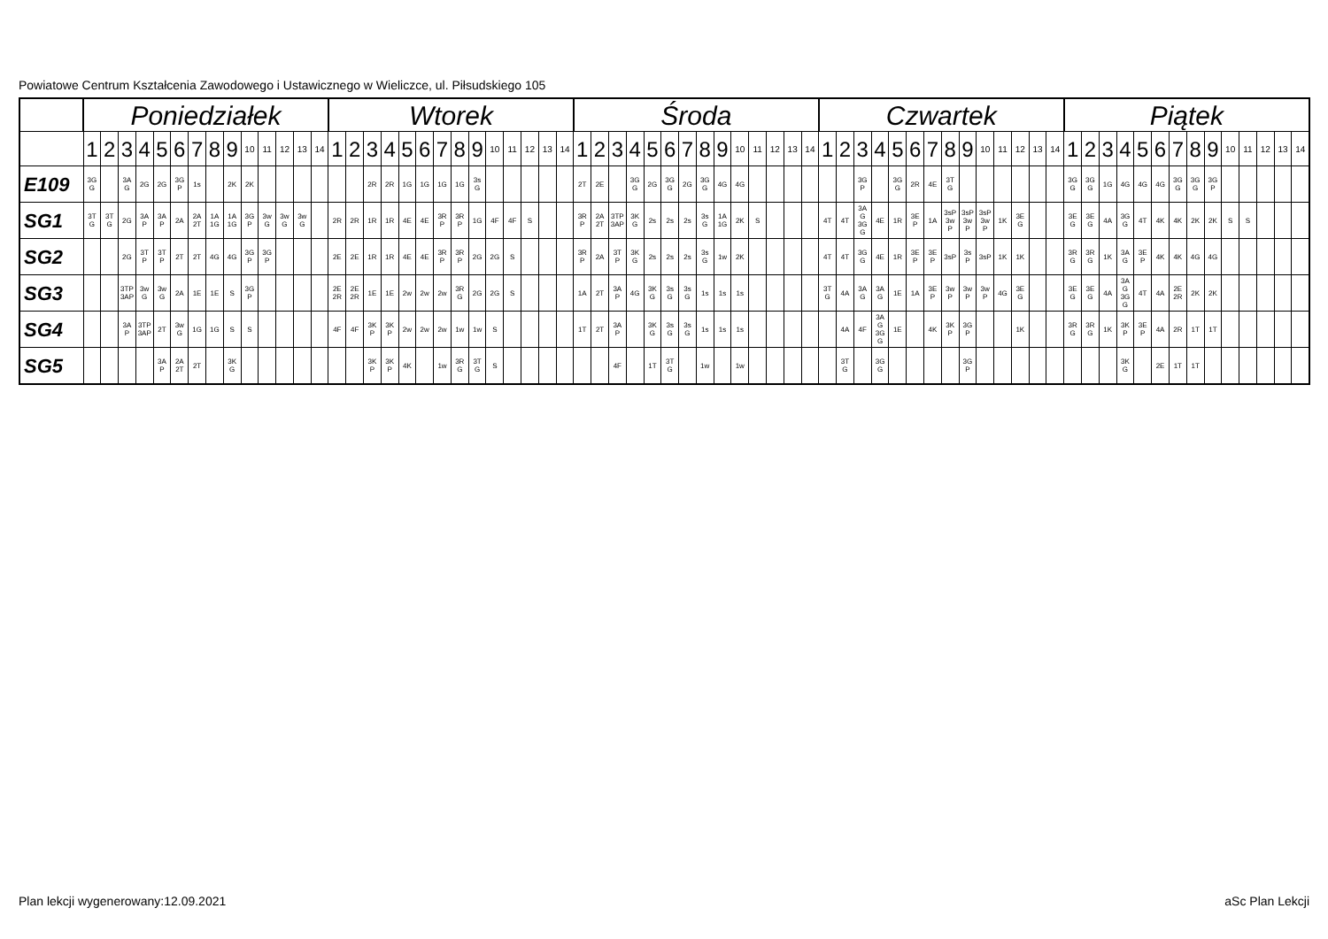Powiatowe Centrum Kształcenia Zawodowego i Ustawicznego w Wieliczce, ul. Piłsudskiego 105
| | Poniedziałek | | | | | | | | | | | | | | Wtorek | | | | | | | | | | | | | | Środa | | | | | | | | | | | | | | Czwartek | | | | | | | | | | | | | | Piątek | | | | | | | | | | | | | |
| --- | --- | --- | --- | --- | --- | --- | --- | --- | --- | --- | --- | --- | --- | --- | --- | --- | --- | --- | --- | --- | --- | --- | --- | --- | --- | --- | --- | --- | --- | --- | --- | --- | --- | --- | --- | --- | --- | --- | --- | --- | --- | --- | --- | --- | --- | --- | --- | --- | --- | --- | --- | --- | --- | --- | --- | --- | --- | --- | --- | --- | --- | --- | --- | --- | --- | --- | --- | --- | --- | --- |
| | 1 | 2 | 3 | 4 | 5 | 6 | 7 | 8 | 9 | 10 | 11 | 12 | 13 | 14 | 1 | 2 | 3 | 4 | 5 | 6 | 7 | 8 | 9 | 10 | 11 | 12 | 13 | 14 | 1 | 2 | 3 | 4 | 5 | 6 | 7 | 8 | 9 | 10 | 11 | 12 | 13 | 14 | 1 | 2 | 3 | 4 | 5 | 6 | 7 | 8 | 9 | 10 | 11 | 12 | 13 | 14 | 1 | 2 | 3 | 4 | 5 | 6 | 7 | 8 | 9 | 10 | 11 | 12 | 13 | 14 |
| E109 | 3G G | | 3A G | 2G | 2G | 3G P | 1s | | 2K | 2K | | | | | | | 2R | 2R | 1G | 1G | 1G | 1G | 3s G | | | | | | 2T | 2E | | 3G G | 2G | 3G G | 2G | 3G G | 4G | 4G | | | | | | | 3G P | | 3G G | 2R | 4E | 3T G | | | | | | | 3G G | 3G G | 1G | 4G | 4G | 4G | 3G G | 3G G | 3G P | | | | | |
| SG1 | 3T G | 3T G | 2G | 3A P | 3A P | 2A | 2A 2T | 1A 1G | 1A 1G | 3G P | 3w G | 3w G | 3w G | | 2R | 2R | 1R | 1R | 4E | 4E | 3R P | 3R P | 1G | 4F | 4F | S | | | 3R P | 2A 2T | 3TP 3AP | 3K G | 2s | 2s | 2s | 3s G | 1A 1G | 2K | S | | | | 4T | 4T | 3A G 3G G | 4E | 1R | 3E P | 1A | 3sP 3w P | 3sP 3w P | 3sP 3w P | 1K | 3E G | | | 3E G | 3E G | 4A | 3G G | 4T | 4K | 4K | 2K | 2K | S | S | | | |
| SG2 | | | 2G | 3T P | 3T P | 2T | 2T | 4G | 4G | 3G P | 3G P | | | | 2E | 2E | 1R | 1R | 4E | 4E | 3R P | 3R P | 2G | 2G | S | | | | 3R P | 2A | 3T P | 3K G | 2s | 2s | 2s | 3s G | 1w | 2K | | | | | 4T | 4T | 3G G | 4E | 1R | 3E P | 3E P | 3sP | 3s P | 3sP | 1K | 1K | | | 3R G | 3R G | 1K | 3A G | 3E P | 4K | 4K | 4G | 4G | | | | | |
| SG3 | | | 3TP 3AP | 3w G | 3w G | 2A | 1E | 1E | S | 3G P | | | | | 2E 2R | 2E 2R | 1E | 1E | 2w | 2w | 2w | 3R G | 2G | 2G | S | | | | 1A | 2T | 3A P | 4G | 3K G | 3s G | 3s G | 1s | 1s | 1s | | | | | 3T G | 4A | 3A G | 3A G | 1E | 1A | 3E P | 3w P | 3w P | 3w P | 4G | 3E G | | | 3E G | 3E G | 4A | 3A G 3G G | 4T | 4A | 2E 2R | 2K | 2K | | | | | |
| SG4 | | | 3A P | 3TP 3AP | 2T | 3w G | 1G | 1G | S | S | | | | | 4F | 4F | 3K P | 3K P | 2w | 2w | 2w | 1w | 1w | S | | | | | 1T | 2T | 3A P | | 3K G | 3s G | 3s G | 1s | 1s | 1s | | | | | | 4A | 4F | 3A G 3G G | 1E | | 4K | 3K P | 3G P | | | 1K | | | 3R G | 3R G | 1K | 3K P | 3E P | 4A | 2R | 1T | 1T | | | | | |
| SG5 | | | | | 3A P | 2A 2T | 2T | | 3K G | | | | | | | | 3K P | 3K P | 4K | | 1w | 3R G | 3T G | S | | | | | | | 4F | | 1T | 3T G | | 1w | | 1w | | | | | | 3T G | | 3G G | | | | | 3G P | | | | | | | | | 3K G | | 2E | 1T | 1T | | | | | | |
Plan lekcji wygenerowany:12.09.2021
aSc Plan Lekcji